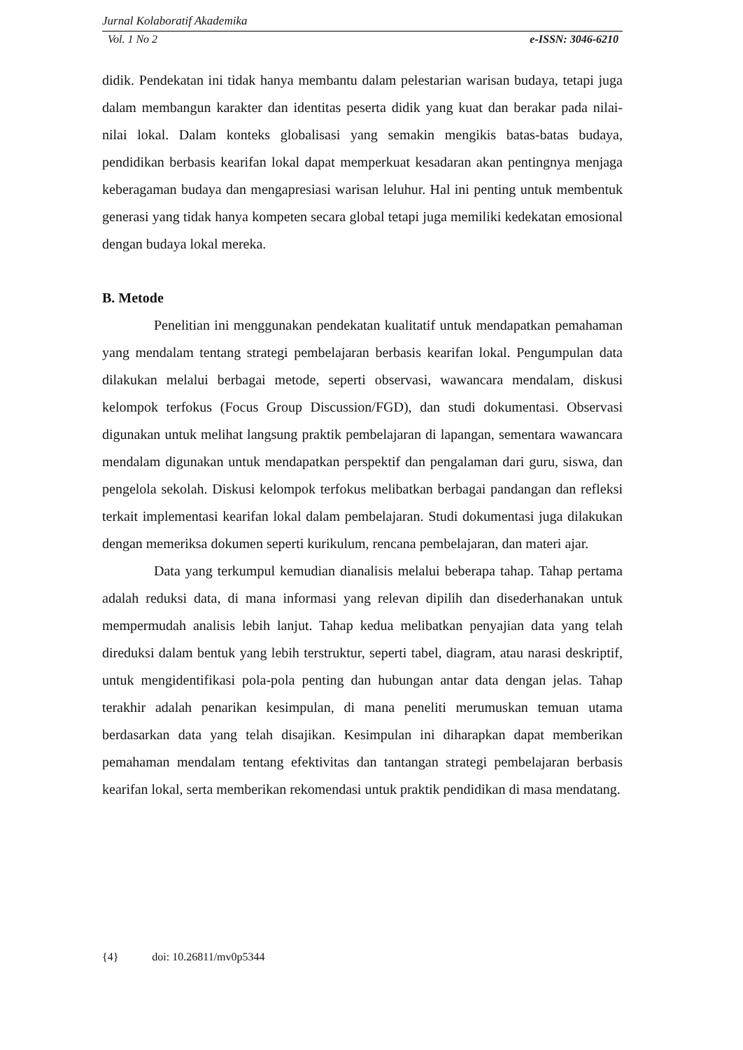Jurnal Kolaboratif Akademika
Vol. 1 No 2 e-ISSN: 3046-6210
didik. Pendekatan ini tidak hanya membantu dalam pelestarian warisan budaya, tetapi juga dalam membangun karakter dan identitas peserta didik yang kuat dan berakar pada nilai-nilai lokal. Dalam konteks globalisasi yang semakin mengikis batas-batas budaya, pendidikan berbasis kearifan lokal dapat memperkuat kesadaran akan pentingnya menjaga keberagaman budaya dan mengapresiasi warisan leluhur. Hal ini penting untuk membentuk generasi yang tidak hanya kompeten secara global tetapi juga memiliki kedekatan emosional dengan budaya lokal mereka.
B. Metode
Penelitian ini menggunakan pendekatan kualitatif untuk mendapatkan pemahaman yang mendalam tentang strategi pembelajaran berbasis kearifan lokal. Pengumpulan data dilakukan melalui berbagai metode, seperti observasi, wawancara mendalam, diskusi kelompok terfokus (Focus Group Discussion/FGD), dan studi dokumentasi. Observasi digunakan untuk melihat langsung praktik pembelajaran di lapangan, sementara wawancara mendalam digunakan untuk mendapatkan perspektif dan pengalaman dari guru, siswa, dan pengelola sekolah. Diskusi kelompok terfokus melibatkan berbagai pandangan dan refleksi terkait implementasi kearifan lokal dalam pembelajaran. Studi dokumentasi juga dilakukan dengan memeriksa dokumen seperti kurikulum, rencana pembelajaran, dan materi ajar.
Data yang terkumpul kemudian dianalisis melalui beberapa tahap. Tahap pertama adalah reduksi data, di mana informasi yang relevan dipilih dan disederhanakan untuk mempermudah analisis lebih lanjut. Tahap kedua melibatkan penyajian data yang telah direduksi dalam bentuk yang lebih terstruktur, seperti tabel, diagram, atau narasi deskriptif, untuk mengidentifikasi pola-pola penting dan hubungan antar data dengan jelas. Tahap terakhir adalah penarikan kesimpulan, di mana peneliti merumuskan temuan utama berdasarkan data yang telah disajikan. Kesimpulan ini diharapkan dapat memberikan pemahaman mendalam tentang efektivitas dan tantangan strategi pembelajaran berbasis kearifan lokal, serta memberikan rekomendasi untuk praktik pendidikan di masa mendatang.
{4} doi: 10.26811/mv0p5344